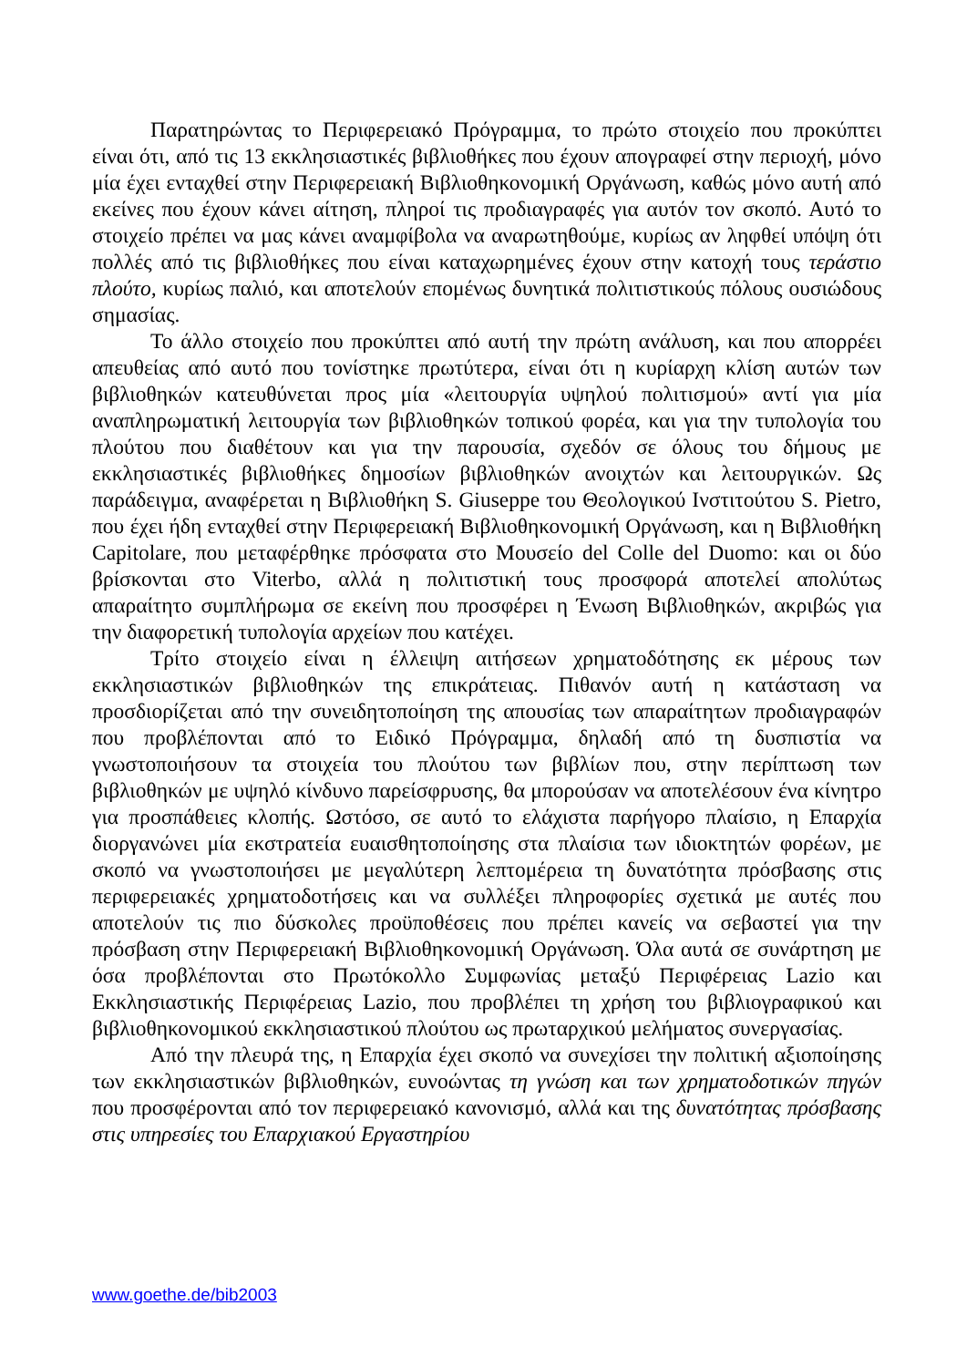Παρατηρώντας το Περιφερειακό Πρόγραμμα, το πρώτο στοιχείο που προκύπτει είναι ότι, από τις 13 εκκλησιαστικές βιβλιοθήκες που έχουν απογραφεί στην περιοχή, μόνο μία έχει ενταχθεί στην Περιφερειακή Βιβλιοθηκονομική Οργάνωση, καθώς μόνο αυτή από εκείνες που έχουν κάνει αίτηση, πληροί τις προδιαγραφές για αυτόν τον σκοπό. Αυτό το στοιχείο πρέπει να μας κάνει αναμφίβολα να αναρωτηθούμε, κυρίως αν ληφθεί υπόψη ότι πολλές από τις βιβλιοθήκες που είναι καταχωρημένες έχουν στην κατοχή τους τεράστιο πλούτο, κυρίως παλιό, και αποτελούν επομένως δυνητικά πολιτιστικούς πόλους ουσιώδους σημασίας.
Το άλλο στοιχείο που προκύπτει από αυτή την πρώτη ανάλυση, και που απορρέει απευθείας από αυτό που τονίστηκε πρωτύτερα, είναι ότι η κυρίαρχη κλίση αυτών των βιβλιοθηκών κατευθύνεται προς μία «λειτουργία υψηλού πολιτισμού» αντί για μία αναπληρωματική λειτουργία των βιβλιοθηκών τοπικού φορέα, και για την τυπολογία του πλούτου που διαθέτουν και για την παρουσία, σχεδόν σε όλους του δήμους με εκκλησιαστικές βιβλιοθήκες δημοσίων βιβλιοθηκών ανοιχτών και λειτουργικών. Ως παράδειγμα, αναφέρεται η Βιβλιοθήκη S. Giuseppe του Θεολογικού Ινστιτούτου S. Pietro, που έχει ήδη ενταχθεί στην Περιφερειακή Βιβλιοθηκονομική Οργάνωση, και η Βιβλιοθήκη Capitolare, που μεταφέρθηκε πρόσφατα στο Μουσείο del Colle del Duomo: και οι δύο βρίσκονται στο Viterbo, αλλά η πολιτιστική τους προσφορά αποτελεί απολύτως απαραίτητο συμπλήρωμα σε εκείνη που προσφέρει η Ένωση Βιβλιοθηκών, ακριβώς για την διαφορετική τυπολογία αρχείων που κατέχει.
Τρίτο στοιχείο είναι η έλλειψη αιτήσεων χρηματοδότησης εκ μέρους των εκκλησιαστικών βιβλιοθηκών της επικράτειας. Πιθανόν αυτή η κατάσταση να προσδιορίζεται από την συνειδητοποίηση της απουσίας των απαραίτητων προδιαγραφών που προβλέπονται από το Ειδικό Πρόγραμμα, δηλαδή από τη δυσπιστία να γνωστοποιήσουν τα στοιχεία του πλούτου των βιβλίων που, στην περίπτωση των βιβλιοθηκών με υψηλό κίνδυνο παρείσφρυσης, θα μπορούσαν να αποτελέσουν ένα κίνητρο για προσπάθειες κλοπής. Ωστόσο, σε αυτό το ελάχιστα παρήγορο πλαίσιο, η Επαρχία διοργανώνει μία εκστρατεία ευαισθητοποίησης στα πλαίσια των ιδιοκτητών φορέων, με σκοπό να γνωστοποιήσει με μεγαλύτερη λεπτομέρεια τη δυνατότητα πρόσβασης στις περιφερειακές χρηματοδοτήσεις και να συλλέξει πληροφορίες σχετικά με αυτές που αποτελούν τις πιο δύσκολες προϋποθέσεις που πρέπει κανείς να σεβαστεί για την πρόσβαση στην Περιφερειακή Βιβλιοθηκονομική Οργάνωση. Όλα αυτά σε συνάρτηση με όσα προβλέπονται στο Πρωτόκολλο Συμφωνίας μεταξύ Περιφέρειας Lazio και Εκκλησιαστικής Περιφέρειας Lazio, που προβλέπει τη χρήση του βιβλιογραφικού και βιβλιοθηκονομικού εκκλησιαστικού πλούτου ως πρωταρχικού μελήματος συνεργασίας.
Από την πλευρά της, η Επαρχία έχει σκοπό να συνεχίσει την πολιτική αξιοποίησης των εκκλησιαστικών βιβλιοθηκών, ευνοώντας τη γνώση και των χρηματοδοτικών πηγών που προσφέρονται από τον περιφερειακό κανονισμό, αλλά και της δυνατότητας πρόσβασης στις υπηρεσίες του Επαρχιακού Εργαστηρίου
www.goethe.de/bib2003